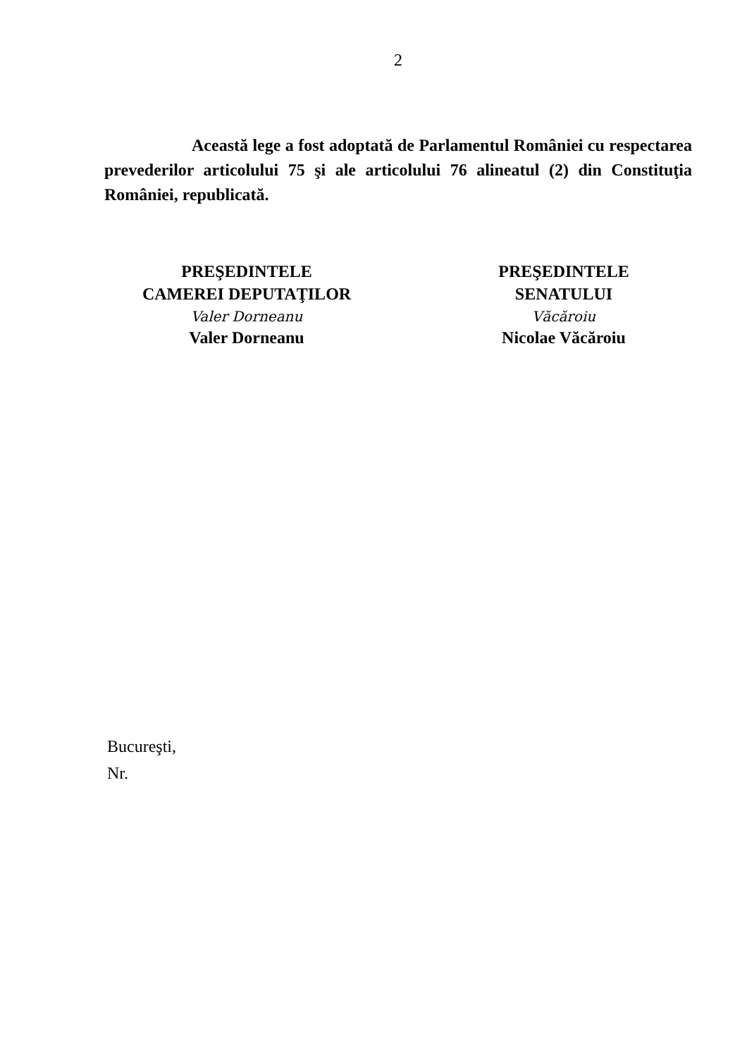2
Această lege a fost adoptată de Parlamentul României cu respectarea prevederilor articolului 75 şi ale articolului 76 alineatul (2) din Constituţia României, republicată.
PREŞEDINTELE
CAMEREI DEPUTAŢILOR
Valer Dorneanu
Valer Dorneanu
PREŞEDINTELE
SENATULUI
Văcăroiu
Nicolae Văcăroiu
Bucureşti,
Nr.